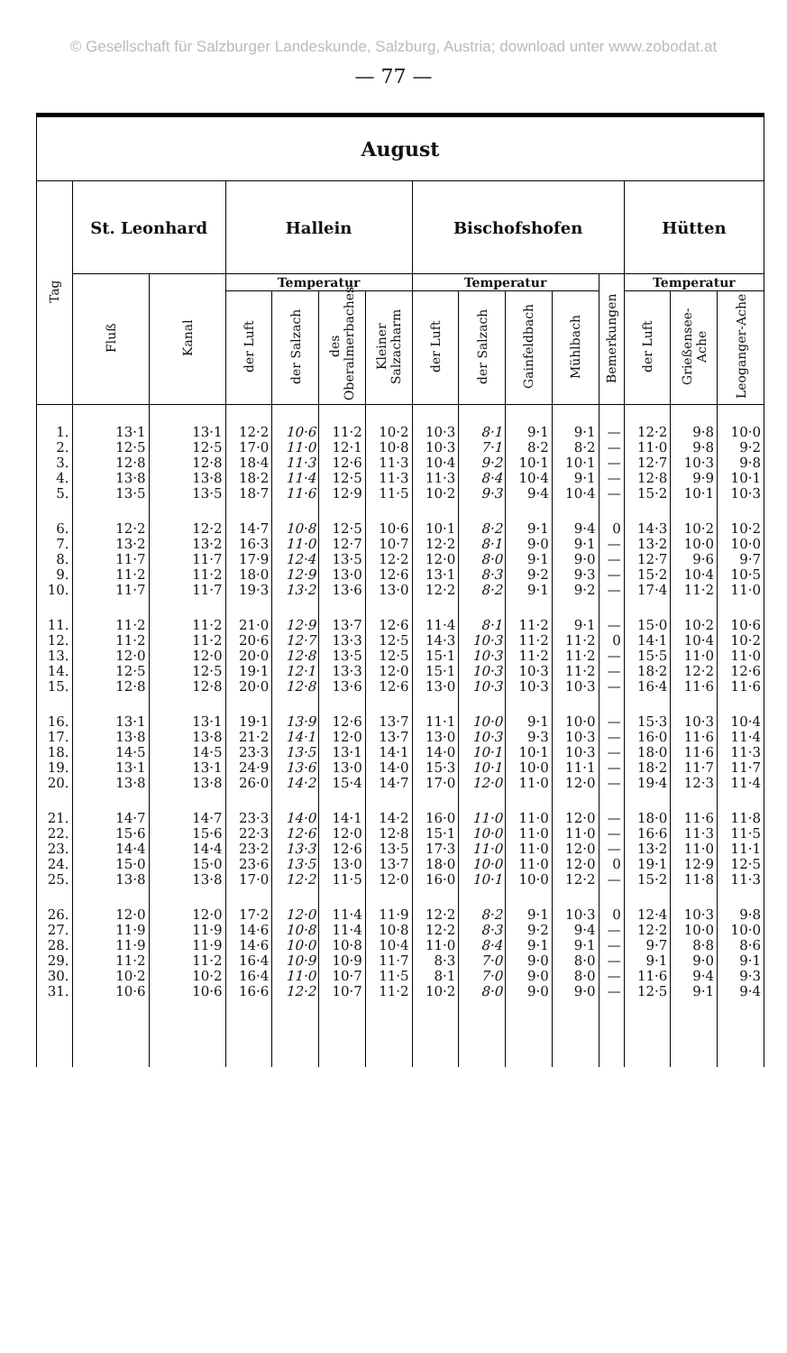© Gesellschaft für Salzburger Landeskunde, Salzburg, Austria; download unter www.zobodat.at
— 77 —
| August | | | | | | | | | | | | | | |
| --- | --- | --- | --- | --- | --- | --- | --- | --- | --- | --- | --- | --- | --- | --- |
| Tag | St. Leonhard | | Hallein | | | | Bischofshofen | | | | | Hütten | | |
| | Fluß | Kanal | Temperatur | | | | Temperatur | | | | Bemerkungen | Temperatur | | |
| | | | der Luft | der Salzach | des Oberalmerbaches | Kleiner Salzacharm | der Luft | der Salzach | Gainfeldbach | Mühlbach | | der Luft | Grießensee-Ache | Leoganger-Ache |
| 1. | 13·1 | 13·1 | 12·2 | 10·6 | 11·2 | 10·2 | 10·3 | 8·1 | 9·1 | 9·1 | — | 12·2 | 9·8 | 10·0 |
| 2. | 12·5 | 12·5 | 17·0 | 11·0 | 12·1 | 10·8 | 10·3 | 7·1 | 8·2 | 8·2 | — | 11·0 | 9·8 | 9·2 |
| 3. | 12·8 | 12·8 | 18·4 | 11·3 | 12·6 | 11·3 | 10·4 | 9·2 | 10·1 | 10·1 | — | 12·7 | 10·3 | 9·8 |
| 4. | 13·8 | 13·8 | 18·2 | 11·4 | 12·5 | 11·3 | 11·3 | 8·4 | 10·4 | 9·1 | — | 12·8 | 9·9 | 10·1 |
| 5. | 13·5 | 13·5 | 18·7 | 11·6 | 12·9 | 11·5 | 10·2 | 9·3 | 9·4 | 10·4 | — | 15·2 | 10·1 | 10·3 |
| 6. | 12·2 | 12·2 | 14·7 | 10·8 | 12·5 | 10·6 | 10·1 | 8·2 | 9·1 | 9·4 | 0 | 14·3 | 10·2 | 10·2 |
| 7. | 13·2 | 13·2 | 16·3 | 11·0 | 12·7 | 10·7 | 12·2 | 8·1 | 9·0 | 9·1 | — | 13·2 | 10·0 | 10·0 |
| 8. | 11·7 | 11·7 | 17·9 | 12·4 | 13·5 | 12·2 | 12·0 | 8·0 | 9·1 | 9·0 | — | 12·7 | 9·6 | 9·7 |
| 9. | 11·2 | 11·2 | 18·0 | 12·9 | 13·0 | 12·6 | 13·1 | 8·3 | 9·2 | 9·3 | — | 15·2 | 10·4 | 10·5 |
| 10. | 11·7 | 11·7 | 19·3 | 13·2 | 13·6 | 13·0 | 12·2 | 8·2 | 9·1 | 9·2 | — | 17·4 | 11·2 | 11·0 |
| 11. | 11·2 | 11·2 | 21·0 | 12·9 | 13·7 | 12·6 | 11·4 | 8·1 | 11·2 | 9·1 | — | 15·0 | 10·2 | 10·6 |
| 12. | 11·2 | 11·2 | 20·6 | 12·7 | 13·3 | 12·5 | 14·3 | 10·3 | 11·2 | 11·2 | 0 | 14·1 | 10·4 | 10·2 |
| 13. | 12·0 | 12·0 | 20·0 | 12·8 | 13·5 | 12·5 | 15·1 | 10·3 | 11·2 | 11·2 | — | 15·5 | 11·0 | 11·0 |
| 14. | 12·5 | 12·5 | 19·1 | 12·1 | 13·3 | 12·0 | 15·1 | 10·3 | 10·3 | 11·2 | — | 18·2 | 12·2 | 12·6 |
| 15. | 12·8 | 12·8 | 20·0 | 12·8 | 13·6 | 12·6 | 13·0 | 10·3 | 10·3 | 10·3 | — | 16·4 | 11·6 | 11·6 |
| 16. | 13·1 | 13·1 | 19·1 | 13·9 | 12·6 | 13·7 | 11·1 | 10·0 | 9·1 | 10·0 | — | 15·3 | 10·3 | 10·4 |
| 17. | 13·8 | 13·8 | 21·2 | 14·1 | 12·0 | 13·7 | 13·0 | 10·3 | 9·3 | 10·3 | — | 16·0 | 11·6 | 11·4 |
| 18. | 14·5 | 14·5 | 23·3 | 13·5 | 13·1 | 14·1 | 14·0 | 10·1 | 10·1 | 10·3 | — | 18·0 | 11·6 | 11·3 |
| 19. | 13·1 | 13·1 | 24·9 | 13·6 | 13·0 | 14·0 | 15·3 | 10·1 | 10·0 | 11·1 | — | 18·2 | 11·7 | 11·7 |
| 20. | 13·8 | 13·8 | 26·0 | 14·2 | 15·4 | 14·7 | 17·0 | 12·0 | 11·0 | 12·0 | — | 19·4 | 12·3 | 11·4 |
| 21. | 14·7 | 14·7 | 23·3 | 14·0 | 14·1 | 14·2 | 16·0 | 11·0 | 11·0 | 12·0 | — | 18·0 | 11·6 | 11·8 |
| 22. | 15·6 | 15·6 | 22·3 | 12·6 | 12·0 | 12·8 | 15·1 | 10·0 | 11·0 | 11·0 | — | 16·6 | 11·3 | 11·5 |
| 23. | 14·4 | 14·4 | 23·2 | 13·3 | 12·6 | 13·5 | 17·3 | 11·0 | 11·0 | 12·0 | — | 13·2 | 11·0 | 11·1 |
| 24. | 15·0 | 15·0 | 23·6 | 13·5 | 13·0 | 13·7 | 18·0 | 10·0 | 11·0 | 12·0 | 0 | 19·1 | 12·9 | 12·5 |
| 25. | 13·8 | 13·8 | 17·0 | 12·2 | 11·5 | 12·0 | 16·0 | 10·1 | 10·0 | 12·2 | — | 15·2 | 11·8 | 11·3 |
| 26. | 12·0 | 12·0 | 17·2 | 12·0 | 11·4 | 11·9 | 12·2 | 8·2 | 9·1 | 10·3 | 0 | 12·4 | 10·3 | 9·8 |
| 27. | 11·9 | 11·9 | 14·6 | 10·8 | 11·4 | 10·8 | 12·2 | 8·3 | 9·2 | 9·4 | — | 12·2 | 10·0 | 10·0 |
| 28. | 11·9 | 11·9 | 14·6 | 10·0 | 10·8 | 10·4 | 11·0 | 8·4 | 9·1 | 9·1 | — | 9·7 | 8·8 | 8·6 |
| 29. | 11·2 | 11·2 | 16·4 | 10·9 | 10·9 | 11·7 | 8·3 | 7·0 | 9·0 | 8·0 | — | 9·1 | 9·0 | 9·1 |
| 30. | 10·2 | 10·2 | 16·4 | 11·0 | 10·7 | 11·5 | 8·1 | 7·0 | 9·0 | 8·0 | — | 11·6 | 9·4 | 9·3 |
| 31. | 10·6 | 10·6 | 16·6 | 12·2 | 10·7 | 11·2 | 10·2 | 8·0 | 9·0 | 9·0 | — | 12·5 | 9·1 | 9·4 |